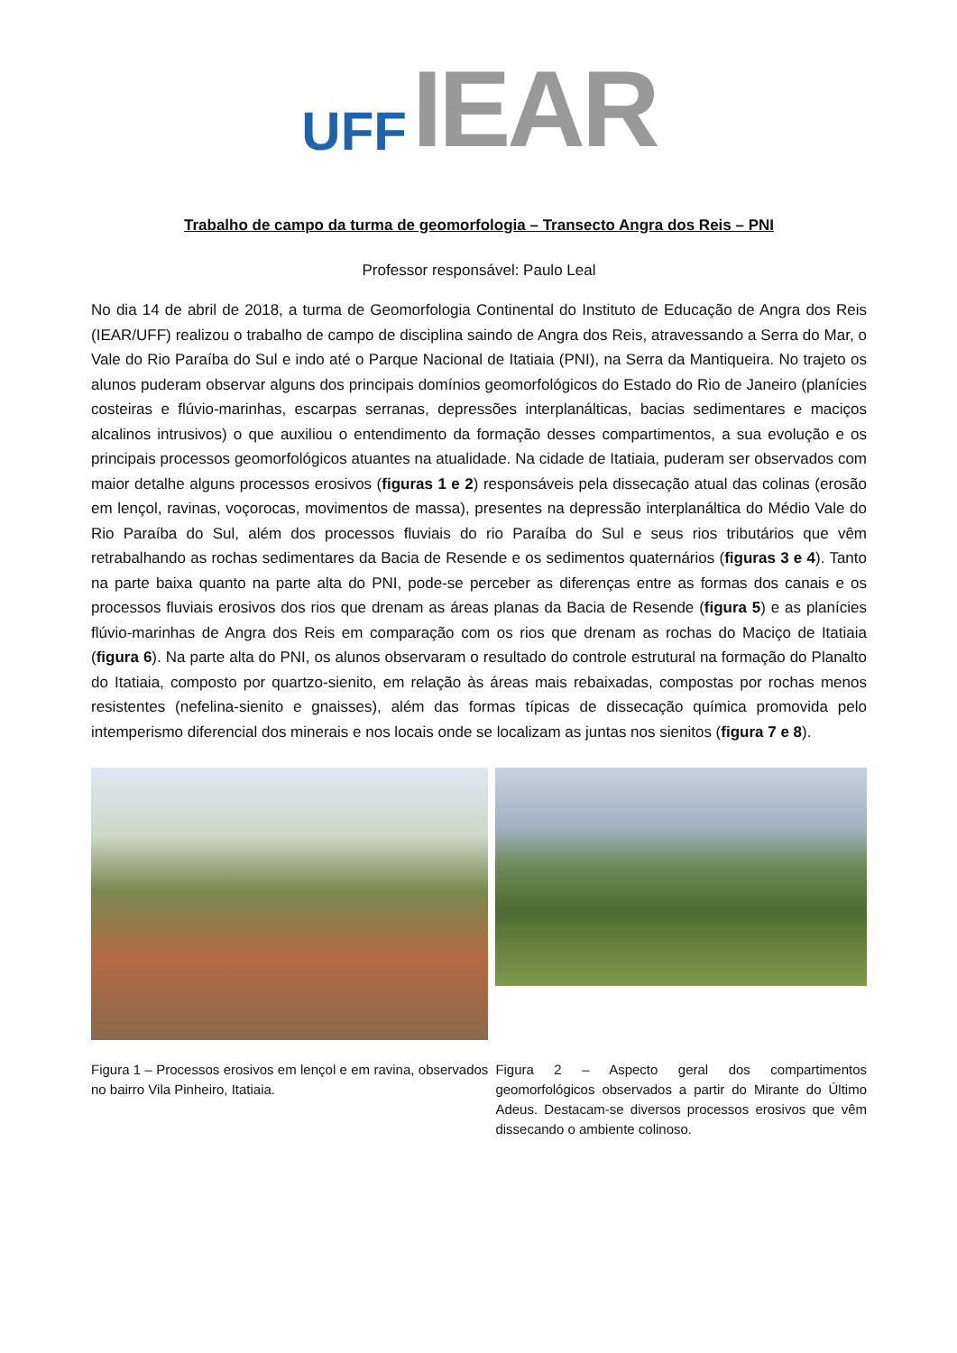UFF IEAR
Trabalho de campo da turma de geomorfologia – Transecto Angra dos Reis – PNI
Professor responsável: Paulo Leal
No dia 14 de abril de 2018, a turma de Geomorfologia Continental do Instituto de Educação de Angra dos Reis (IEAR/UFF) realizou o trabalho de campo de disciplina saindo de Angra dos Reis, atravessando a Serra do Mar, o Vale do Rio Paraíba do Sul e indo até o Parque Nacional de Itatiaia (PNI), na Serra da Mantiqueira. No trajeto os alunos puderam observar alguns dos principais domínios geomorfológicos do Estado do Rio de Janeiro (planícies costeiras e flúvio-marinhas, escarpas serranas, depressões interplanálticas, bacias sedimentares e maciços alcalinos intrusivos) o que auxiliou o entendimento da formação desses compartimentos, a sua evolução e os principais processos geomorfológicos atuantes na atualidade. Na cidade de Itatiaia, puderam ser observados com maior detalhe alguns processos erosivos (figuras 1 e 2) responsáveis pela dissecação atual das colinas (erosão em lençol, ravinas, voçorocas, movimentos de massa), presentes na depressão interplanáltica do Médio Vale do Rio Paraíba do Sul, além dos processos fluviais do rio Paraíba do Sul e seus rios tributários que vêm retrabalhando as rochas sedimentares da Bacia de Resende e os sedimentos quaternários (figuras 3 e 4). Tanto na parte baixa quanto na parte alta do PNI, pode-se perceber as diferenças entre as formas dos canais e os processos fluviais erosivos dos rios que drenam as áreas planas da Bacia de Resende (figura 5) e as planícies flúvio-marinhas de Angra dos Reis em comparação com os rios que drenam as rochas do Maciço de Itatiaia (figura 6). Na parte alta do PNI, os alunos observaram o resultado do controle estrutural na formação do Planalto do Itatiaia, composto por quartzo-sienito, em relação às áreas mais rebaixadas, compostas por rochas menos resistentes (nefelina-sienito e gnaisses), além das formas típicas de dissecação química promovida pelo intemperismo diferencial dos minerais e nos locais onde se localizam as juntas nos sienitos (figura 7 e 8).
Figura 1 – Processos erosivos em lençol e em ravina, observados no bairro Vila Pinheiro, Itatiaia.
Figura 2 – Aspecto geral dos compartimentos geomorfológicos observados a partir do Mirante do Último Adeus. Destacam-se diversos processos erosivos que vêm dissecando o ambiente colinoso.